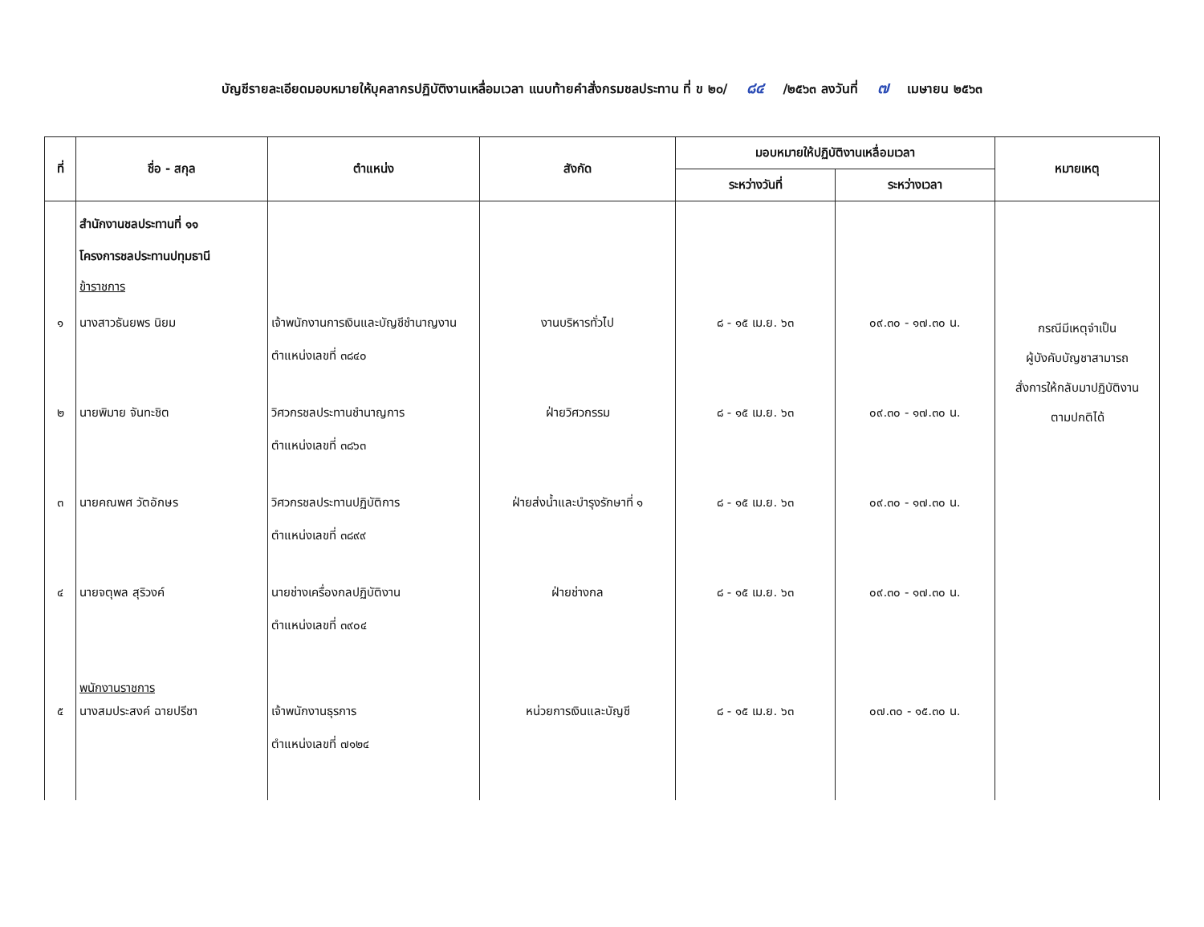บัญชีรายละเอียดมอบหมายให้บุคลากรปฏิบัติงานเหลื่อมเวลา แนบท้ายคำสั่งกรมชลประทาน ที่ ข ๒๐/ ๘๔ /๒๕๖๓ ลงวันที่ ๗ เมษายน ๒๕๖๓
| ที่ | ชื่อ - สกุล | ตำแหน่ง | สังกัด | มอบหมายให้ปฏิบัติงานเหลื่อมเวลา | | หมายเหตุ |
| --- | --- | --- | --- | --- | --- | --- |
| | | | | ระหว่างวันที่ | ระหว่างเวลา | |
| | สำนักงานชลประทานที่ ๑๑ โครงการชลประทานปทุมธานี ข้าราชการ | | | | | |
| ๑ | นางสาวธันยพร นิยม | เจ้าพนักงานการเงินและบัญชีชำนาญงาน ตำแหน่งเลขที่ ๓๘๔๐ | งานบริหารทั่วไป | ๘ - ๑๕ เม.ย. ๖๓ | ๐๙.๓๐ - ๑๗.๓๐ น. | กรณีมีเหตุจำเป็น ผู้บังคับบัญชาสามารถ สั่งการให้กลับมาปฏิบัติงาน ตามปกติได้ |
| ๒ | นายพิมาย จันทะชิต | วิศวกรชลประทานชำนาญการ ตำแหน่งเลขที่ ๓๘๖๓ | ฝ่ายวิศวกรรม | ๘ - ๑๕ เม.ย. ๖๓ | ๐๙.๓๐ - ๑๗.๓๐ น. | |
| ๓ | นายคณพศ วัตอักษร | วิศวกรชลประทานปฏิบัติการ ตำแหน่งเลขที่ ๓๘๙๙ | ฝ่ายส่งน้ำและบำรุงรักษาที่ ๑ | ๘ - ๑๕ เม.ย. ๖๓ | ๐๙.๓๐ - ๑๗.๓๐ น. | |
| ๔ | นายจตุพล สุริวงค์ | นายช่างเครื่องกลปฏิบัติงาน ตำแหน่งเลขที่ ๓๙๐๔ | ฝ่ายช่างกล | ๘ - ๑๕ เม.ย. ๖๓ | ๐๙.๓๐ - ๑๗.๓๐ น. | |
| ๕ | พนักงานราชการ นางสมประสงค์ ฉายปรีชา | เจ้าพนักงานธุรการ ตำแหน่งเลขที่ ๗๑๒๔ | หน่วยการเงินและบัญชี | ๘ - ๑๕ เม.ย. ๖๓ | ๐๗.๓๐ - ๑๕.๓๐ น. | |